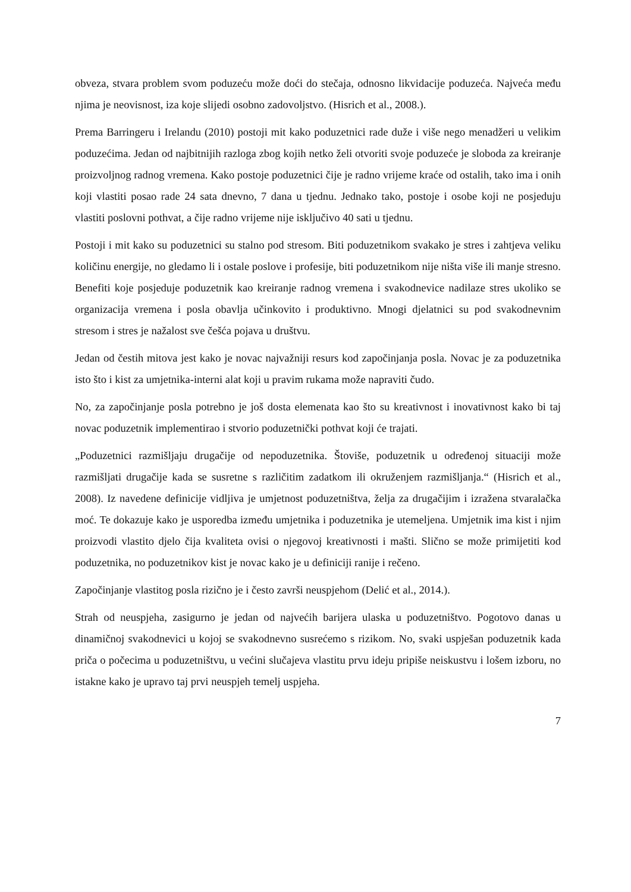obveza, stvara problem svom poduzeću može doći do stečaja, odnosno likvidacije poduzeća. Najveća među njima je neovisnost, iza koje slijedi osobno zadovoljstvo. (Hisrich et al., 2008.).
Prema Barringeru i Irelandu (2010) postoji mit kako poduzetnici rade duže i više nego menadžeri u velikim poduzećima. Jedan od najbitnijih razloga zbog kojih netko želi otvoriti svoje poduzeće je sloboda za kreiranje proizvoljnog radnog vremena. Kako postoje poduzetnici čije je radno vrijeme kraće od ostalih, tako ima i onih koji vlastiti posao rade 24 sata dnevno, 7 dana u tjednu. Jednako tako, postoje i osobe koji ne posjeduju vlastiti poslovni pothvat, a čije radno vrijeme nije isključivo 40 sati u tjednu.
Postoji i mit kako su poduzetnici su stalno pod stresom. Biti poduzetnikom svakako je stres i zahtjeva veliku količinu energije, no gledamo li i ostale poslove i profesije, biti poduzetnikom nije ništa više ili manje stresno. Benefiti koje posjeduje poduzetnik kao kreiranje radnog vremena i svakodnevice nadilaze stres ukoliko se organizacija vremena i posla obavlja učinkovito i produktivno. Mnogi djelatnici su pod svakodnevnim stresom i stres je nažalost sve češća pojava u društvu.
Jedan od čestih mitova jest kako je novac najvažniji resurs kod započinjanja posla. Novac je za poduzetnika isto što i kist za umjetnika-interni alat koji u pravim rukama može napraviti čudo.
No, za započinjanje posla potrebno je još dosta elemenata kao što su kreativnost i inovativnost kako bi taj novac poduzetnik implementirao i stvorio poduzetnički pothvat koji će trajati.
„Poduzetnici razmišljaju drugačije od nepoduzetnika. Štoviše, poduzetnik u određenoj situaciji može razmišljati drugačije kada se susretne s različitim zadatkom ili okruženjem razmišljanja.“ (Hisrich et al., 2008). Iz navedene definicije vidljiva je umjetnost poduzetništva, želja za drugačijim i izražena stvaralačka moć. Te dokazuje kako je usporedba između umjetnika i poduzetnika je utemeljena. Umjetnik ima kist i njim proizvodi vlastito djelo čija kvaliteta ovisi o njegovoj kreativnosti i mašti. Slično se može primijetiti kod poduzetnika, no poduzetnikov kist je novac kako je u definiciji ranije i rečeno.
Započinjanje vlastitog posla rizično je i često završi neuspjehom (Delić et al., 2014.).
Strah od neuspjeha, zasigurno je jedan od najvećih barijera ulaska u poduzetništvo. Pogotovo danas u dinamičnoj svakodnevici u kojoj se svakodnevno susrećemo s rizikom. No, svaki uspješan poduzetnik kada priča o počecima u poduzetništvu, u većini slučajeva vlastitu prvu ideju pripiše neiskustvu i lošem izboru, no istakne kako je upravo taj prvi neuspjeh temelj uspjeha.
7